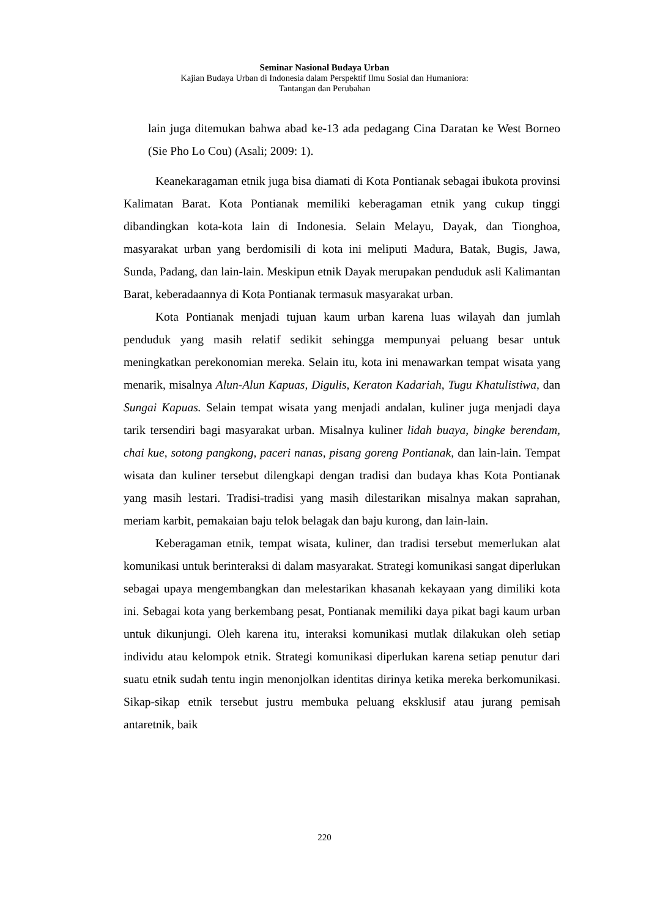Seminar Nasional Budaya Urban
Kajian Budaya Urban di Indonesia dalam Perspektif Ilmu Sosial dan Humaniora:
Tantangan dan Perubahan
lain juga ditemukan bahwa abad ke-13 ada pedagang Cina Daratan ke West Borneo (Sie Pho Lo Cou) (Asali; 2009: 1).
Keanekaragaman etnik juga bisa diamati di Kota Pontianak sebagai ibukota provinsi Kalimatan Barat. Kota Pontianak memiliki keberagaman etnik yang cukup tinggi dibandingkan kota-kota lain di Indonesia. Selain Melayu, Dayak, dan Tionghoa, masyarakat urban yang berdomisili di kota ini meliputi Madura, Batak, Bugis, Jawa, Sunda, Padang, dan lain-lain. Meskipun etnik Dayak merupakan penduduk asli Kalimantan Barat, keberadaannya di Kota Pontianak termasuk masyarakat urban.
Kota Pontianak menjadi tujuan kaum urban karena luas wilayah dan jumlah penduduk yang masih relatif sedikit sehingga mempunyai peluang besar untuk meningkatkan perekonomian mereka. Selain itu, kota ini menawarkan tempat wisata yang menarik, misalnya Alun-Alun Kapuas, Digulis, Keraton Kadariah, Tugu Khatulistiwa, dan Sungai Kapuas. Selain tempat wisata yang menjadi andalan, kuliner juga menjadi daya tarik tersendiri bagi masyarakat urban. Misalnya kuliner lidah buaya, bingke berendam, chai kue, sotong pangkong, paceri nanas, pisang goreng Pontianak, dan lain-lain. Tempat wisata dan kuliner tersebut dilengkapi dengan tradisi dan budaya khas Kota Pontianak yang masih lestari. Tradisi-tradisi yang masih dilestarikan misalnya makan saprahan, meriam karbit, pemakaian baju telok belagak dan baju kurong, dan lain-lain.
Keberagaman etnik, tempat wisata, kuliner, dan tradisi tersebut memerlukan alat komunikasi untuk berinteraksi di dalam masyarakat. Strategi komunikasi sangat diperlukan sebagai upaya mengembangkan dan melestarikan khasanah kekayaan yang dimiliki kota ini. Sebagai kota yang berkembang pesat, Pontianak memiliki daya pikat bagi kaum urban untuk dikunjungi. Oleh karena itu, interaksi komunikasi mutlak dilakukan oleh setiap individu atau kelompok etnik. Strategi komunikasi diperlukan karena setiap penutur dari suatu etnik sudah tentu ingin menonjolkan identitas dirinya ketika mereka berkomunikasi. Sikap-sikap etnik tersebut justru membuka peluang eksklusif atau jurang pemisah antaretnik, baik
220